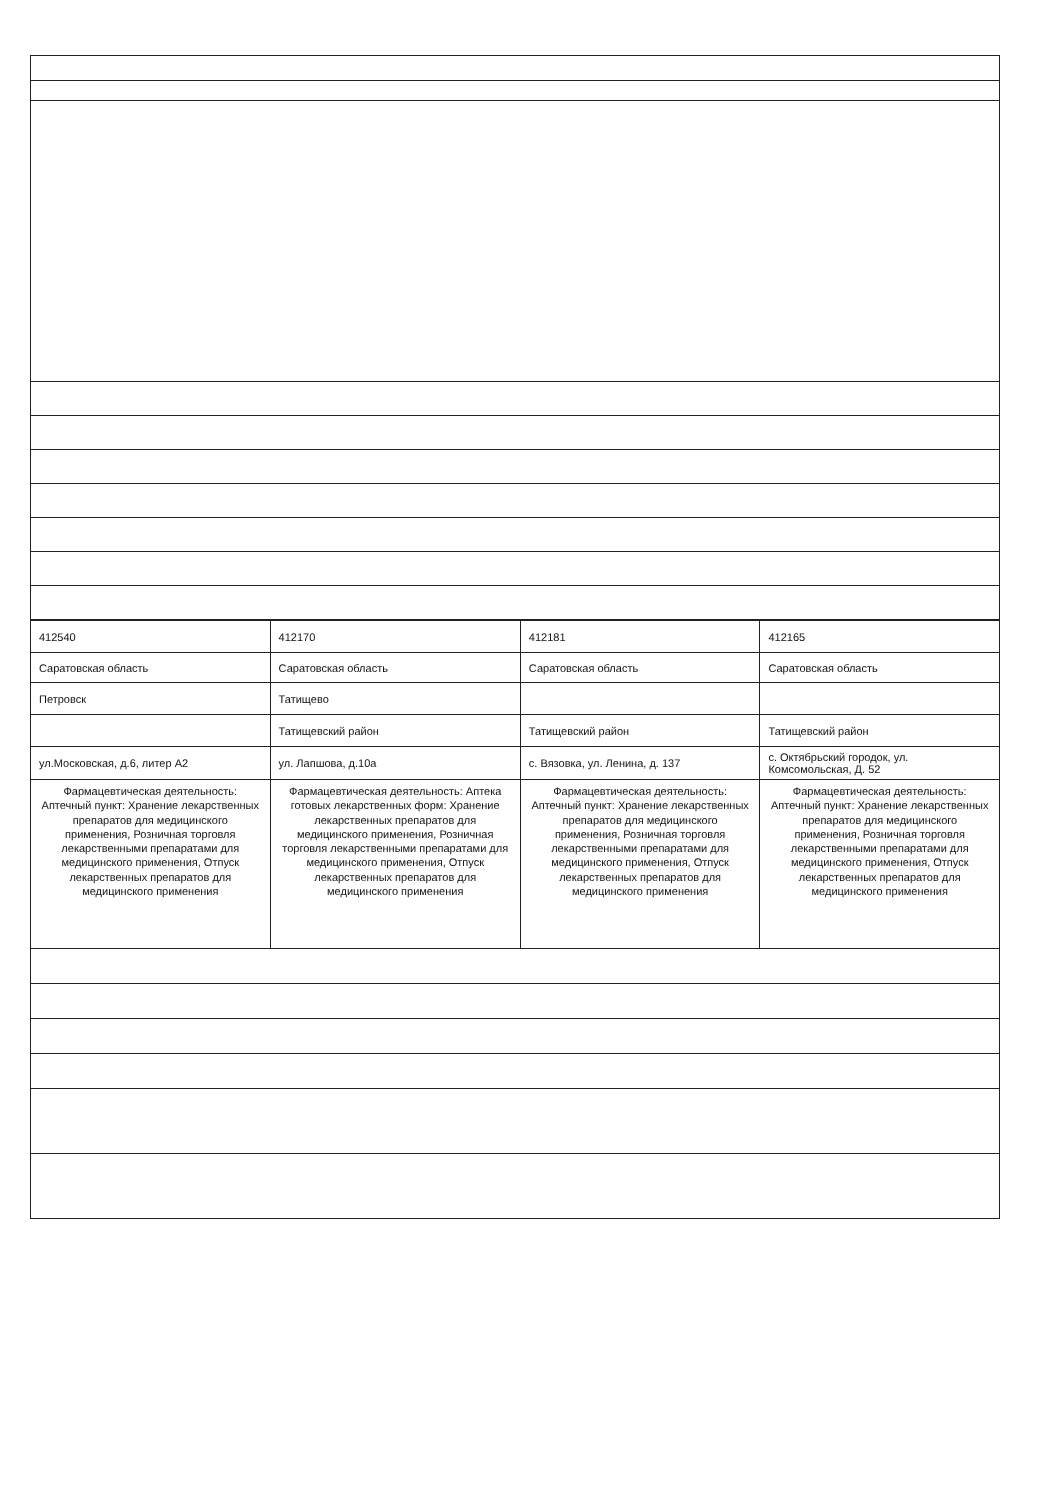| 412540 | 412170 | 412181 | 412165 |
| Саратовская область | Саратовская область | Саратовская область | Саратовская область |
| Петровск | Татищево | | |
| | Татищевский район | Татищевский район | Татищевский район |
| ул.Московская, д.6, литер А2 | ул. Лапшова, д.10а | с. Вязовка, ул. Ленина, д. 137 | с. Октябрьский городок, ул. Комсомольская, Д. 52 |
| Фармацевтическая деятельность: Аптечный пункт: Хранение лекарственных препаратов для медицинского применения, Розничная торговля лекарственными препаратами для медицинского применения, Отпуск лекарственных препаратов для медицинского применения | Фармацевтическая деятельность: Аптека готовых лекарственных форм: Хранение лекарственных препаратов для медицинского применения, Розничная торговля лекарственными препаратами для медицинского применения, Отпуск лекарственных препаратов для медицинского применения | Фармацевтическая деятельность: Аптечный пункт: Хранение лекарственных препаратов для медицинского применения, Розничная торговля лекарственными препаратами для медицинского применения, Отпуск лекарственных препаратов для медицинского применения | Фармацевтическая деятельность: Аптечный пункт: Хранение лекарственных препаратов для медицинского применения, Розничная торговля лекарственными препаратами для медицинского применения, Отпуск лекарственных препаратов для медицинского применения |